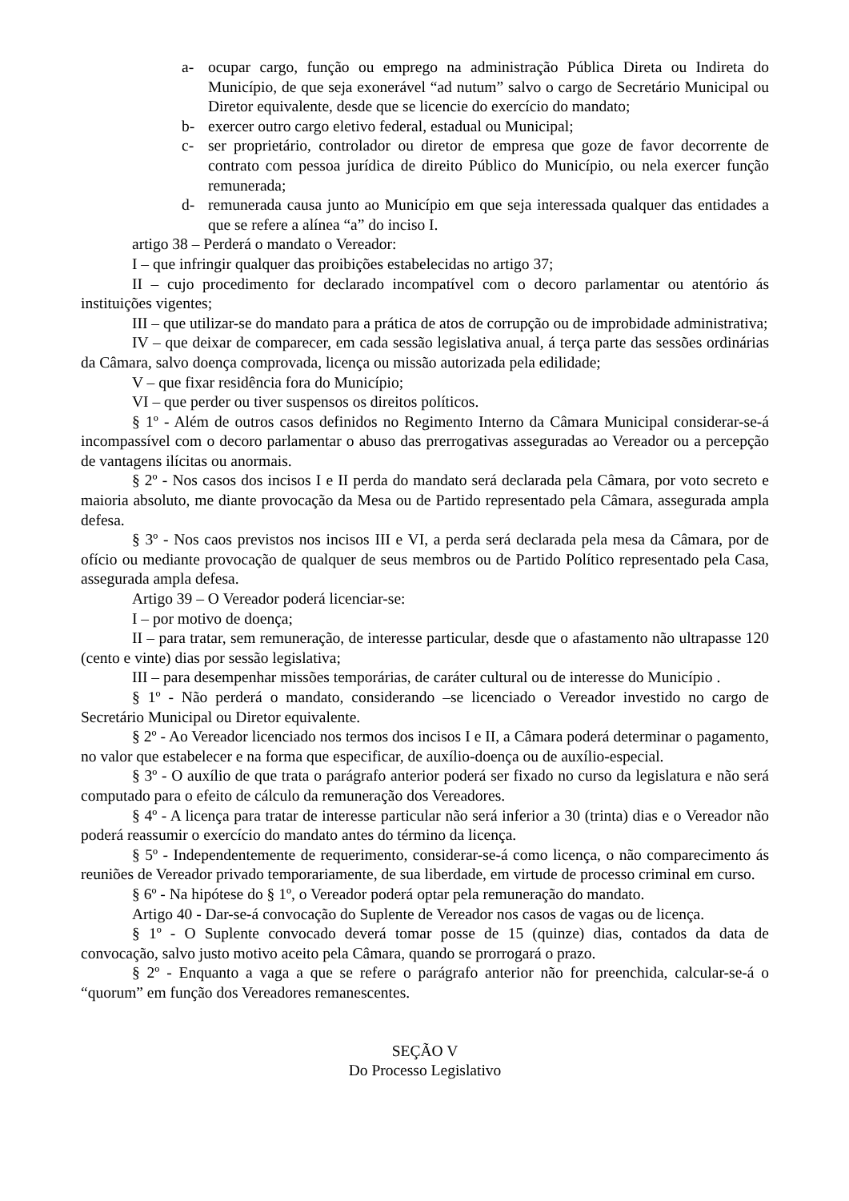a- ocupar cargo, função ou emprego na administração Pública Direta ou Indireta do Município, de que seja exonerável “ad nutum” salvo o cargo de Secretário Municipal ou Diretor equivalente, desde que se licencie do exercício do mandato;
b- exercer outro cargo eletivo federal, estadual ou Municipal;
c- ser proprietário, controlador ou diretor de empresa que goze de favor decorrente de contrato com pessoa jurídica de direito Público do Município, ou nela exercer função remunerada;
d- remunerada causa junto ao Município em que seja interessada qualquer das entidades a que se refere a alínea “a” do inciso I.
artigo 38 – Perderá o mandato o Vereador:
I – que infringir qualquer das proibições estabelecidas no artigo 37;
II – cujo procedimento for declarado incompatível com o decoro parlamentar ou atentório ás instituições vigentes;
III – que utilizar-se do mandato para a prática de atos de corrupção ou de improbidade administrativa;
IV – que deixar de comparecer, em cada sessão legislativa anual, á terça parte das sessões ordinárias da Câmara, salvo doença comprovada, licença ou missão autorizada pela edilidade;
V – que fixar residência fora do Município;
VI – que perder ou tiver suspensos os direitos políticos.
§ 1º - Além de outros casos definidos no Regimento Interno da Câmara Municipal considerar-se-á incompassível com o decoro parlamentar o abuso das prerrogativas asseguradas ao Vereador ou a percepção de vantagens ilícitas ou anormais.
§ 2º - Nos casos dos incisos I e II perda do mandato será declarada pela Câmara, por voto secreto e maioria absoluto, me diante provocação da Mesa ou de Partido representado pela Câmara, assegurada ampla defesa.
§ 3º - Nos caos previstos nos incisos III e VI, a perda será declarada pela mesa da Câmara, por de ofício ou mediante provocação de qualquer de seus membros ou de Partido Político representado pela Casa, assegurada ampla defesa.
Artigo 39 – O Vereador poderá licenciar-se:
I – por motivo de doença;
II – para tratar, sem remuneração, de interesse particular, desde que o afastamento não ultrapasse 120 (cento e vinte) dias por sessão legislativa;
III – para desempenhar missões temporárias, de caráter cultural ou de interesse do Município .
§ 1º - Não perderá o mandato, considerando –se licenciado o Vereador investido no cargo de Secretário Municipal ou Diretor equivalente.
§ 2º - Ao Vereador licenciado nos termos dos incisos I e II, a Câmara poderá determinar o pagamento, no valor que estabelecer e na forma que especificar, de auxílio-doença ou de auxílio-especial.
§ 3º - O auxílio de que trata o parágrafo anterior poderá ser fixado no curso da legislatura e não será computado para o efeito de cálculo da remuneração dos Vereadores.
§ 4º - A licença para tratar de interesse particular não será inferior a 30 (trinta) dias e o Vereador não poderá reassumir o exercício do mandato antes do término da licença.
§ 5º - Independentemente de requerimento, considerar-se-á como licença, o não comparecimento ás reuniões de Vereador privado temporariamente, de sua liberdade, em virtude de processo criminal em curso.
§ 6º - Na hipótese do § 1º, o Vereador poderá optar pela remuneração do mandato.
Artigo 40 - Dar-se-á convocação do Suplente de Vereador nos casos de vagas ou de licença.
§ 1º - O Suplente convocado deverá tomar posse de 15 (quinze) dias, contados da data de convocação, salvo justo motivo aceito pela Câmara, quando se prorrogará o prazo.
§ 2º - Enquanto a vaga a que se refere o parágrafo anterior não for preenchida, calcular-se-á o “quorum” em função dos Vereadores remanescentes.
SEÇÃO V
Do Processo Legislativo